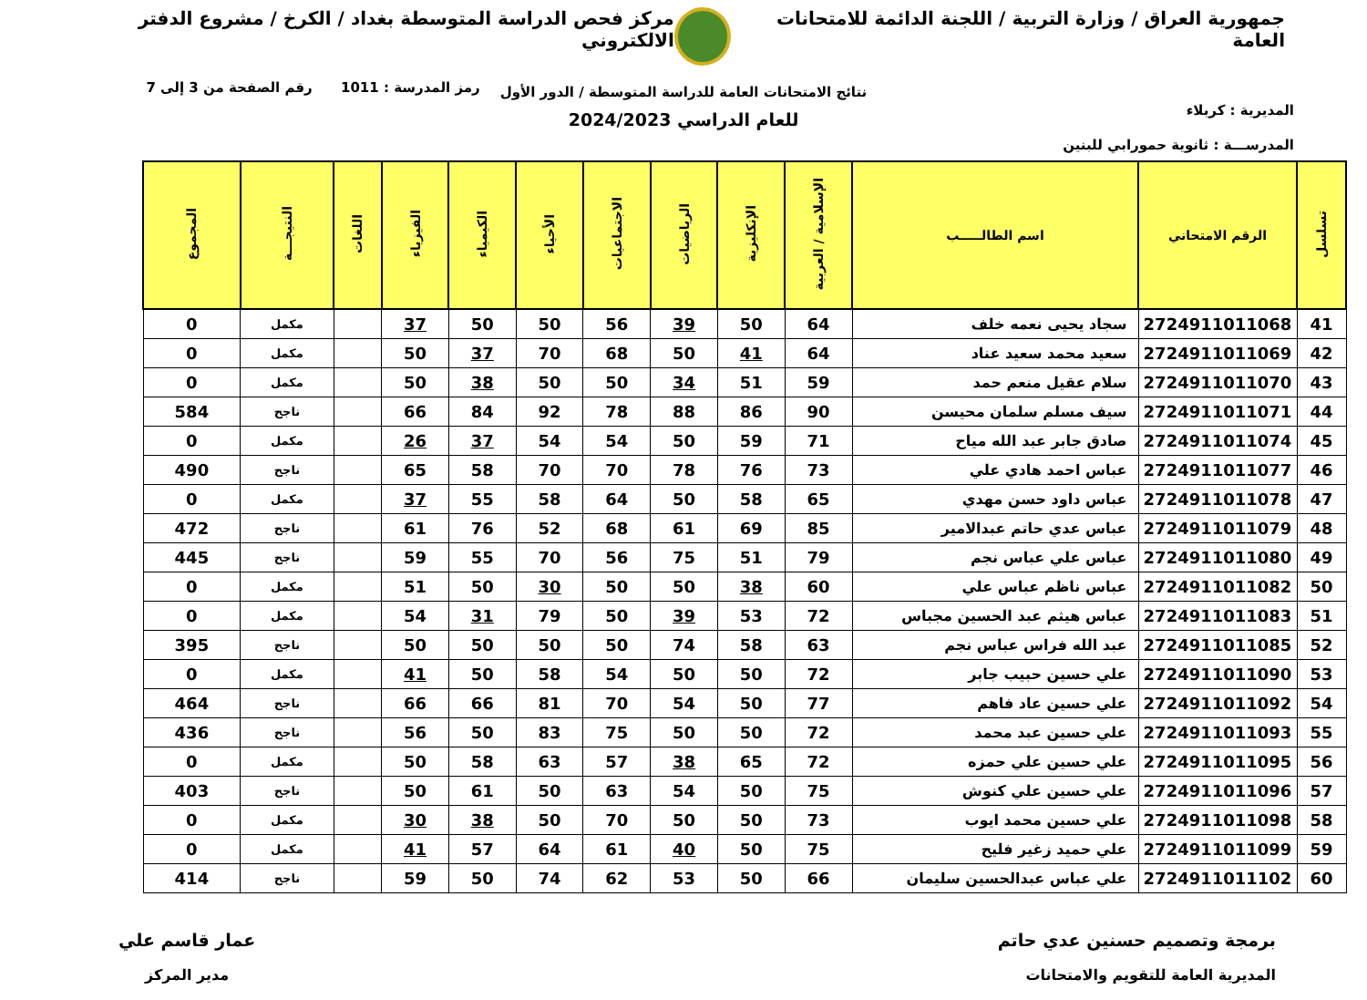جمهورية العراق / وزارة التربية / اللجنة الدائمة للامتحانات العامة
مركز فحص الدراسة المتوسطة بغداد / الكرخ / مشروع الدفتر الالكتروني
المديرية : كربلاء
المدرســـة : ثانوية حمورابي للبنين
نتائج الامتحانات العامة للدراسة المتوسطة / الدور الأول
للعام الدراسي 2024/2023
رمز المدرسة : 1011 رقم الصفحة من 3 إلى 7
| تسلسل | الرقم الامتحاني | اسم الطالـــــب | الإسلامية / العربية | الإنكليزية | الرياضيات | الاجتماعيات | الأحياء | الكيمياء | الفيزياء | اللغات | النتيجـــة | المجموع |
| --- | --- | --- | --- | --- | --- | --- | --- | --- | --- | --- | --- | --- |
| 41 | 2724911011068 | سجاد يحيى نعمه خلف | 64 | 50 | 39 | 56 | 50 | 50 | 37 | | مكمل | 0 |
| 42 | 2724911011069 | سعيد محمد سعيد عناد | 64 | 41 | 50 | 68 | 70 | 37 | 50 | | مكمل | 0 |
| 43 | 2724911011070 | سلام عقيل منعم حمد | 59 | 51 | 34 | 50 | 50 | 38 | 50 | | مكمل | 0 |
| 44 | 2724911011071 | سيف مسلم سلمان محيسن | 90 | 86 | 88 | 78 | 92 | 84 | 66 | | ناجح | 584 |
| 45 | 2724911011074 | صادق جابر عبد الله مياح | 71 | 59 | 50 | 54 | 54 | 37 | 26 | | مكمل | 0 |
| 46 | 2724911011077 | عباس احمد هادي علي | 73 | 76 | 78 | 70 | 70 | 58 | 65 | | ناجح | 490 |
| 47 | 2724911011078 | عباس داود حسن مهدي | 65 | 58 | 50 | 64 | 58 | 55 | 37 | | مكمل | 0 |
| 48 | 2724911011079 | عباس عدي حاتم عبدالامير | 85 | 69 | 61 | 68 | 52 | 76 | 61 | | ناجح | 472 |
| 49 | 2724911011080 | عباس علي عباس نجم | 79 | 51 | 75 | 56 | 70 | 55 | 59 | | ناجح | 445 |
| 50 | 2724911011082 | عباس ناظم عباس علي | 60 | 38 | 50 | 50 | 30 | 50 | 51 | | مكمل | 0 |
| 51 | 2724911011083 | عباس هيثم عبد الحسين مجباس | 72 | 53 | 39 | 50 | 79 | 31 | 54 | | مكمل | 0 |
| 52 | 2724911011085 | عبد الله فراس عباس نجم | 63 | 58 | 74 | 50 | 50 | 50 | 50 | | ناجح | 395 |
| 53 | 2724911011090 | علي حسين حبيب جابر | 72 | 50 | 50 | 54 | 58 | 50 | 41 | | مكمل | 0 |
| 54 | 2724911011092 | علي حسين عاد فاهم | 77 | 50 | 54 | 70 | 81 | 66 | 66 | | ناجح | 464 |
| 55 | 2724911011093 | علي حسين عبد محمد | 72 | 50 | 50 | 75 | 83 | 50 | 56 | | ناجح | 436 |
| 56 | 2724911011095 | علي حسين علي حمزه | 72 | 65 | 38 | 57 | 63 | 58 | 50 | | مكمل | 0 |
| 57 | 2724911011096 | علي حسين علي كنوش | 75 | 50 | 54 | 63 | 50 | 61 | 50 | | ناجح | 403 |
| 58 | 2724911011098 | علي حسين محمد ايوب | 73 | 50 | 50 | 70 | 50 | 38 | 30 | | مكمل | 0 |
| 59 | 2724911011099 | علي حميد زغير فليح | 75 | 50 | 40 | 61 | 64 | 57 | 41 | | مكمل | 0 |
| 60 | 2724911011102 | علي عباس عبدالحسين سليمان | 66 | 50 | 53 | 62 | 74 | 50 | 59 | | ناجح | 414 |
برمجة وتصميم حسنين عدي حاتم
المديرية العامة للتقويم والامتحانات
عمار قاسم علي
مدير المركز